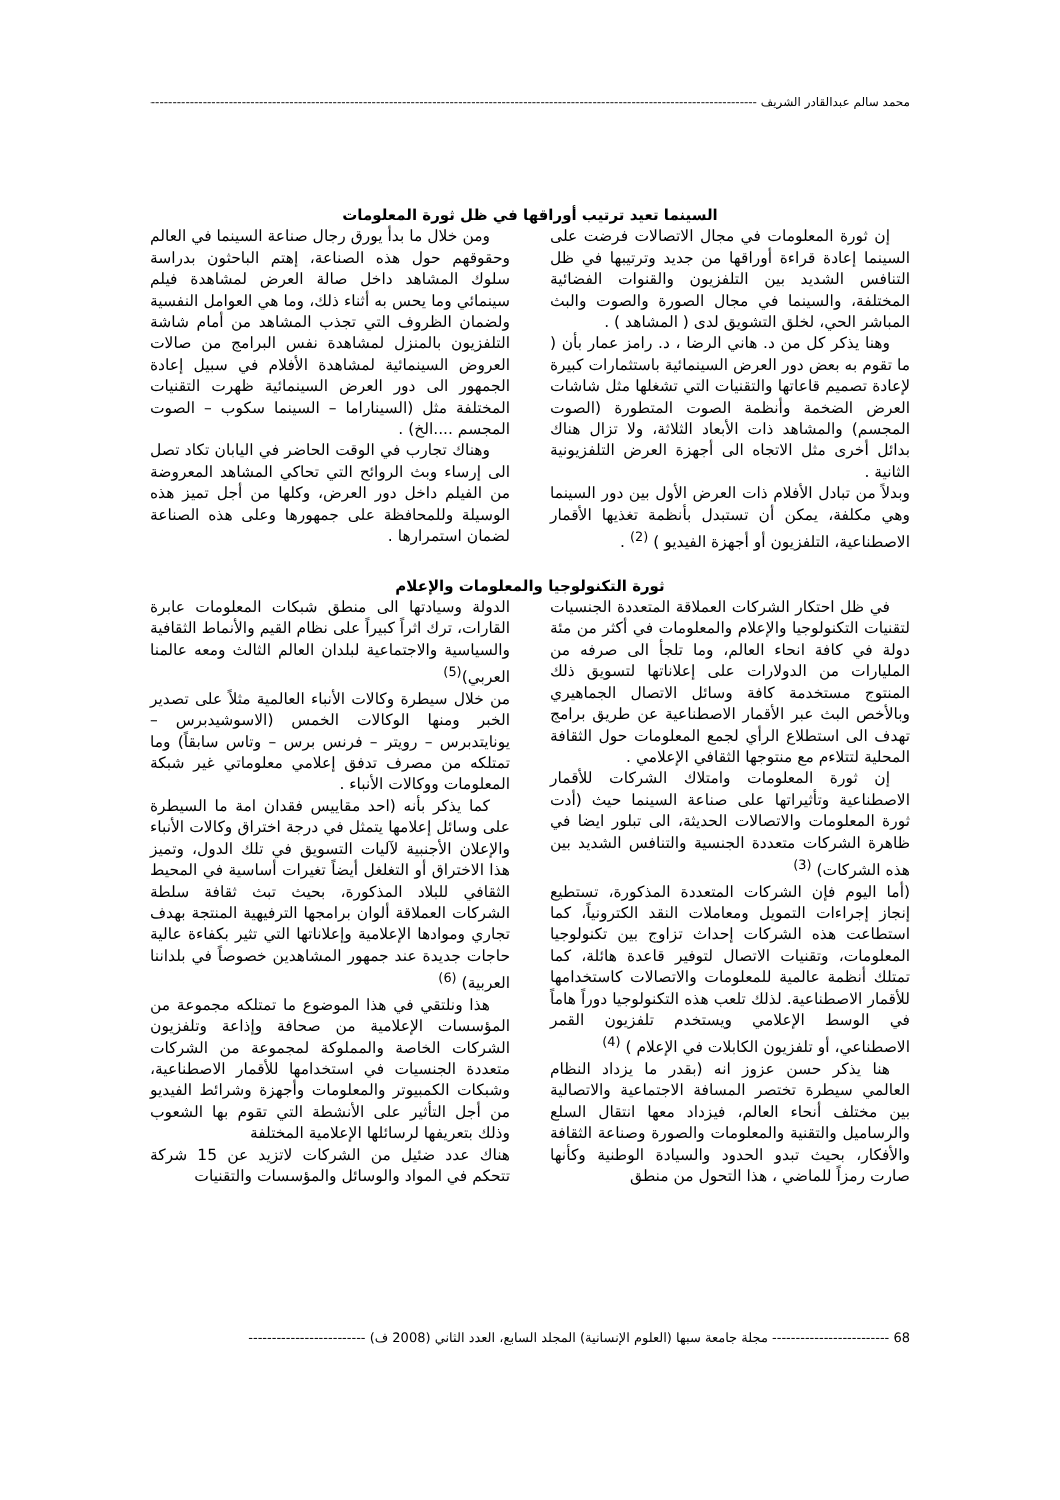محمد سالم عبدالقادر الشريف ----------------------------------------------------------------------------------------------------------------------------------------------------------------
السينما تعيد ترتيب أوراقها في ظل ثورة المعلومات
إن ثورة المعلومات في مجال الاتصالات فرضت على السينما إعادة قراءة أوراقها من جديد وترتيبها في ظل التنافس الشديد بين التلفزيون والقنوات الفضائية المختلفة، والسينما في مجال الصورة والصوت والبث المباشر الحي، لخلق التشويق لدى ( المشاهد ) .
وهنا يذكر كل من د. هاني الرضا ، د. رامز عمار بأن ( ما تقوم به بعض دور العرض السينمائية باستثمارات كبيرة لإعادة تصميم قاعاتها والتقنيات التي تشغلها مثل شاشات العرض الضخمة وأنظمة الصوت المتطورة (الصوت المجسم) والمشاهد ذات الأبعاد الثلاثة، ولا تزال هناك بدائل أخرى مثل الاتجاه الى أجهزة العرض التلفزيونية الثانية .
وبدلاً من تبادل الأفلام ذات العرض الأول بين دور السينما وهي مكلفة، يمكن أن تستبدل بأنظمة تغذيها الأقمار الاصطناعية، التلفزيون أو أجهزة الفيديو ) <sup>(2)</sup> .
ومن خلال ما بدأ يورق رجال صناعة السينما في العالم وحقوقهم حول هذه الصناعة، إهتم الباحثون بدراسة سلوك المشاهد داخل صالة العرض لمشاهدة فيلم سينمائي وما يحس به أثناء ذلك، وما هي العوامل النفسية ولضمان الظروف التي تجذب المشاهد من أمام شاشة التلفزيون بالمنزل لمشاهدة نفس البرامج من صالات العروض السينمائية لمشاهدة الأفلام في سبيل إعادة الجمهور الى دور العرض السينمائية ظهرت التقنيات المختلفة مثل (السيناراما – السينما سكوب – الصوت المجسم ....الخ) .
وهناك تجارب في الوقت الحاضر في اليابان تكاد تصل الى إرساء وبث الروائح التي تحاكي المشاهد المعروضة من الفيلم داخل دور العرض، وكلها من أجل تميز هذه الوسيلة وللمحافظة على جمهورها وعلى هذه الصناعة لضمان استمرارها .
ثورة التكنولوجيا والمعلومات والإعلام
في ظل احتكار الشركات العملاقة المتعددة الجنسيات لتقنيات التكنولوجيا والإعلام والمعلومات في أكثر من مئة دولة في كافة انحاء العالم، وما تلجأ الى صرفه من المليارات من الدولارات على إعلاناتها لتسويق ذلك المنتوج مستخدمة كافة وسائل الاتصال الجماهيري وبالأخص البث عبر الأقمار الاصطناعية عن طريق برامج تهدف الى استطلاع الرأي لجمع المعلومات حول الثقافة المحلية لتتلاءم مع منتوجها الثقافي الإعلامي .
إن ثورة المعلومات وامتلاك الشركات للأقمار الاصطناعية وتأثيراتها على صناعة السينما حيث (أدت ثورة المعلومات والاتصالات الحديثة، الى تبلور ايضا في ظاهرة الشركات متعددة الجنسية والتنافس الشديد بين هذه الشركات) <sup>(3)</sup>
(أما اليوم فإن الشركات المتعددة المذكورة، تستطيع إنجاز إجراءات التمويل ومعاملات النقد الكترونياً، كما استطاعت هذه الشركات إحداث تزاوج بين تكنولوجيا المعلومات، وتقنيات الاتصال لتوفير قاعدة هائلة، كما تمتلك أنظمة عالمية للمعلومات والاتصالات كاستخدامها للأقمار الاصطناعية. لذلك تلعب هذه التكنولوجيا دوراً هاماً في الوسط الإعلامي ويستخدم تلفزيون القمر الاصطناعي، أو تلفزيون الكابلات في الإعلام ) <sup>(4)</sup>
هنا يذكر حسن عزوز انه (بقدر ما يزداد النظام العالمي سيطرة تختصر المسافة الاجتماعية والاتصالية بين مختلف أنحاء العالم، فيزداد معها انتقال السلع والرساميل والتقنية والمعلومات والصورة وصناعة الثقافة والأفكار، بحيث تبدو الحدود والسيادة الوطنية وكأنها صارت رمزاً للماضي ، هذا التحول من منطق
الدولة وسيادتها الى منطق شبكات المعلومات عابرة القارات، ترك اثراً كبيراً على نظام القيم والأنماط الثقافية والسياسية والاجتماعية لبلدان العالم الثالث ومعه عالمنا العربي)<sup>(5)</sup>
من خلال سيطرة وكالات الأنباء العالمية مثلاً على تصدير الخبر ومنها الوكالات الخمس (الاسوشيدبرس – يونايتدبرس – رويتر – فرنس برس – وتاس سابقاً) وما تمتلكه من مصرف تدفق إعلامي معلوماتي غير شبكة المعلومات ووكالات الأنباء .
كما يذكر بأنه (احد مقاييس فقدان امة ما السيطرة على وسائل إعلامها يتمثل في درجة اختراق وكالات الأنباء والإعلان الأجنبية لآليات التسويق في تلك الدول، وتميز هذا الاختراق أو التغلغل أيضاً تغيرات أساسية في المحيط الثقافي للبلاد المذكورة، بحيث تبث ثقافة سلطة الشركات العملاقة ألوان برامجها الترفيهية المنتجة بهدف تجاري وموادها الإعلامية وإعلاناتها التي تثير بكفاءة عالية حاجات جديدة عند جمهور المشاهدين خصوصاً في بلداننا العربية) <sup>(6)</sup>
هذا ونلتقي في هذا الموضوع ما تمتلكه مجموعة من المؤسسات الإعلامية من صحافة وإذاعة وتلفزيون الشركات الخاصة والمملوكة لمجموعة من الشركات متعددة الجنسيات في استخدامها للأقمار الاصطناعية، وشبكات الكمبيوتر والمعلومات وأجهزة وشرائط الفيديو من أجل التأثير على الأنشطة التي تقوم بها الشعوب وذلك بتعريفها لرسائلها الإعلامية المختلفة
هناك عدد ضئيل من الشركات لاتزيد عن 15 شركة تتحكم في المواد والوسائل والمؤسسات والتقنيات
68 ------------------------- مجلة جامعة سبها (العلوم الإنسانية) المجلد السابع، العدد الثاني (2008 ف) -------------------------